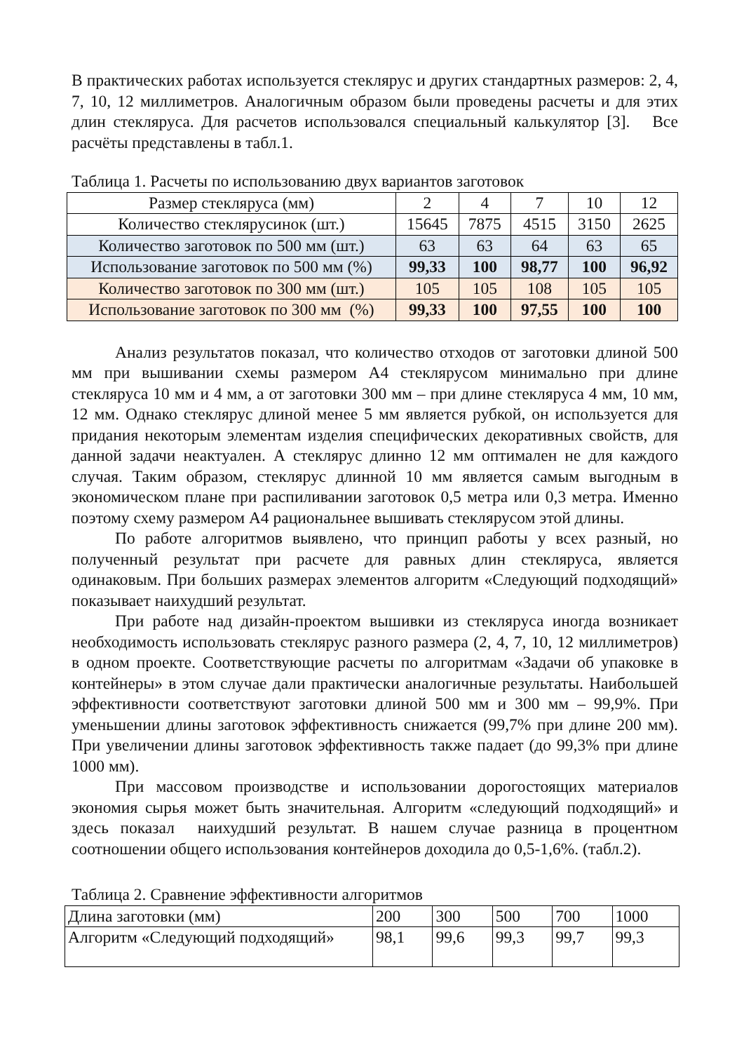В практических работах используется стеклярус и других стандартных размеров: 2, 4, 7, 10, 12 миллиметров. Аналогичным образом были проведены расчеты и для этих длин стекляруса. Для расчетов использовался специальный калькулятор [3]. Все расчёты представлены в табл.1.
Таблица 1. Расчеты по использованию двух вариантов заготовок
| Размер стекляруса (мм) | 2 | 4 | 7 | 10 | 12 |
| Количество стеклярусинок (шт.) | 15645 | 7875 | 4515 | 3150 | 2625 |
| Количество заготовок по 500 мм (шт.) | 63 | 63 | 64 | 63 | 65 |
| Использование заготовок по 500 мм (%) | 99,33 | 100 | 98,77 | 100 | 96,92 |
| Количество заготовок по 300 мм (шт.) | 105 | 105 | 108 | 105 | 105 |
| Использование заготовок по 300 мм (%) | 99,33 | 100 | 97,55 | 100 | 100 |
Анализ результатов показал, что количество отходов от заготовки длиной 500 мм при вышивании схемы размером А4 стеклярусом минимально при длине стекляруса 10 мм и 4 мм, а от заготовки 300 мм – при длине стекляруса 4 мм, 10 мм, 12 мм. Однако стеклярус длиной менее 5 мм является рубкой, он используется для придания некоторым элементам изделия специфических декоративных свойств, для данной задачи неактуален. А стеклярус длинно 12 мм оптимален не для каждого случая. Таким образом, стеклярус длинной 10 мм является самым выгодным в экономическом плане при распиливании заготовок 0,5 метра или 0,3 метра. Именно поэтому схему размером А4 рациональнее вышивать стеклярусом этой длины.
По работе алгоритмов выявлено, что принцип работы у всех разный, но полученный результат при расчете для равных длин стекляруса, является одинаковым. При больших размерах элементов алгоритм «Следующий подходящий» показывает наихудший результат.
При работе над дизайн-проектом вышивки из стекляруса иногда возникает необходимость использовать стеклярус разного размера (2, 4, 7, 10, 12 миллиметров) в одном проекте. Соответствующие расчеты по алгоритмам «Задачи об упаковке в контейнеры» в этом случае дали практически аналогичные результаты. Наибольшей эффективности соответствуют заготовки длиной 500 мм и 300 мм – 99,9%. При уменьшении длины заготовок эффективность снижается (99,7% при длине 200 мм). При увеличении длины заготовок эффективность также падает (до 99,3% при длине 1000 мм).
При массовом производстве и использовании дорогостоящих материалов экономия сырья может быть значительная. Алгоритм «следующий подходящий» и здесь показал наихудший результат. В нашем случае разница в процентном соотношении общего использования контейнеров доходила до 0,5-1,6%. (табл.2).
Таблица 2. Сравнение эффективности алгоритмов
| Длина заготовки (мм) | 200 | 300 | 500 | 700 | 1000 |
| Алгоритм «Следующий подходящий» | 98,1 | 99,6 | 99,3 | 99,7 | 99,3 |